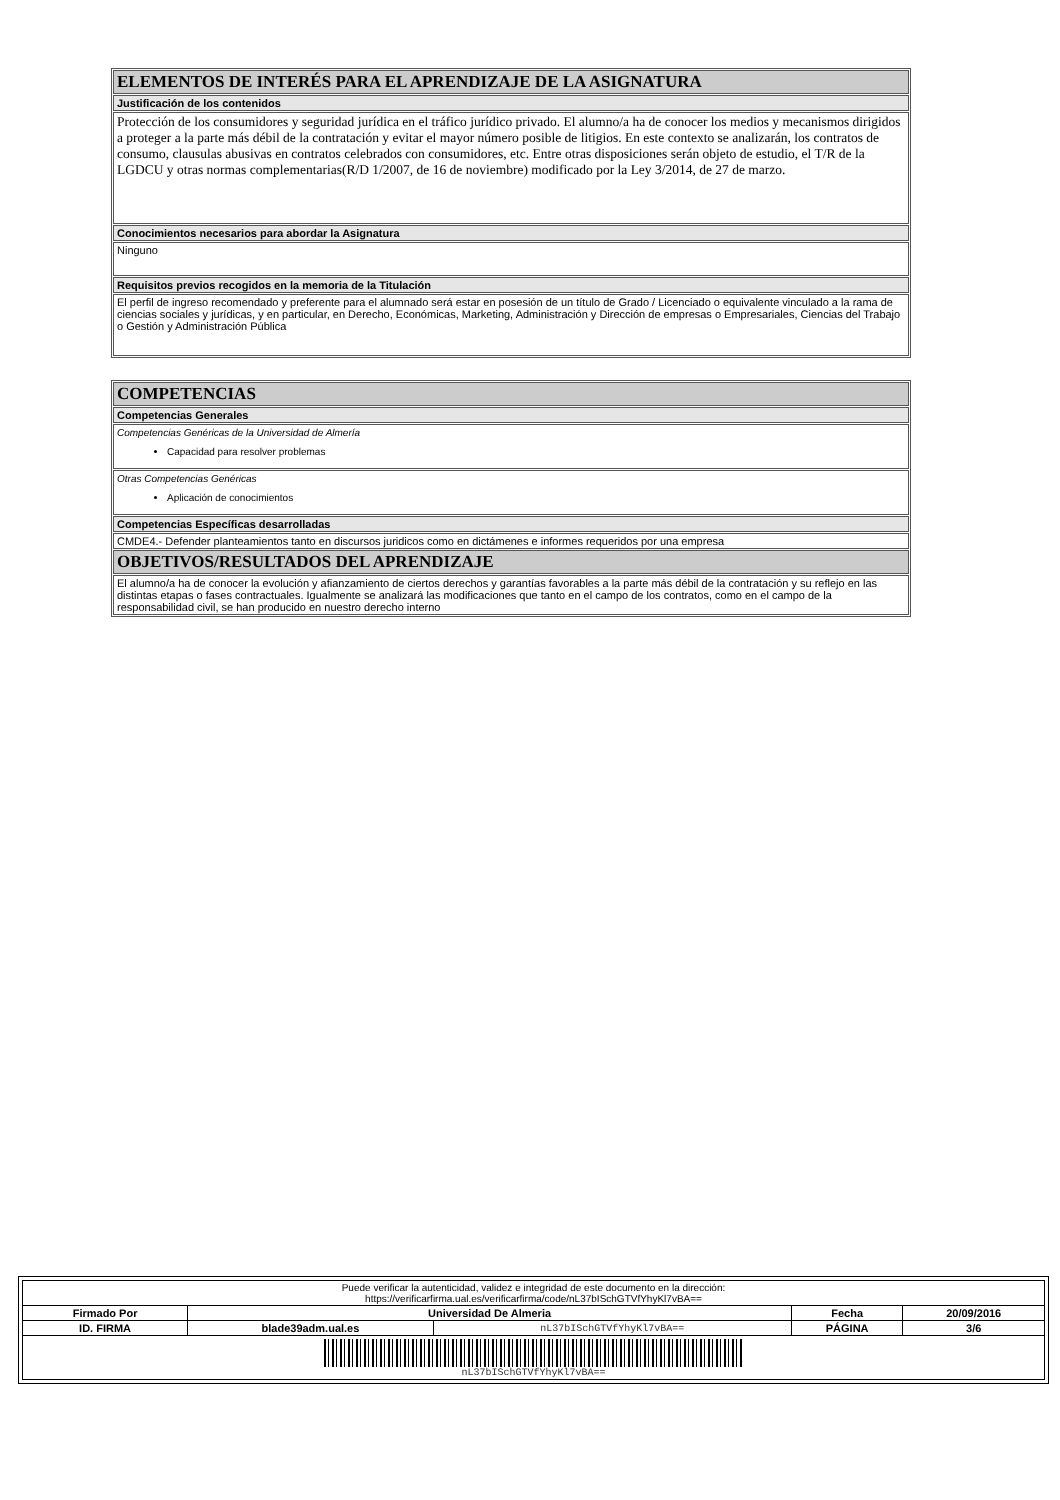| ELEMENTOS DE INTERÉS PARA EL APRENDIZAJE DE LA ASIGNATURA |
| Justificación de los contenidos |
| Protección de los consumidores y seguridad jurídica en el tráfico jurídico privado. El alumno/a ha de conocer los medios y mecanismos dirigidos a proteger a la parte más débil de la contratación y evitar el mayor número posible de litigios. En este contexto se analizarán, los contratos de consumo, clausulas abusivas en contratos celebrados con consumidores, etc. Entre otras disposiciones serán objeto de estudio, el T/R de la LGDCU y otras normas complementarias(R/D 1/2007, de 16 de noviembre) modificado por la Ley 3/2014, de 27 de marzo. |
| Conocimientos necesarios para abordar la Asignatura |
| Ninguno |
| Requisitos previos recogidos en la memoria de la Titulación |
| El perfil de ingreso recomendado y preferente para el alumnado será estar en posesión de un título de Grado / Licenciado o equivalente vinculado a la rama de ciencias sociales y jurídicas, y en particular, en Derecho, Económicas, Marketing, Administración y Dirección de empresas o Empresariales, Ciencias del Trabajo o Gestión y Administración Pública |
| COMPETENCIAS |
| Competencias Generales |
| Competencias Genéricas de la Universidad de Almería Capacidad para resolver problemas |
| Otras Competencias Genéricas Aplicación de conocimientos |
| Competencias Específicas desarrolladas |
| CMDE4.- Defender planteamientos tanto en discursos juridicos como en dictámenes e informes requeridos por una empresa |
| OBJETIVOS/RESULTADOS DEL APRENDIZAJE |
| El alumno/a ha de conocer la evolución y afianzamiento de ciertos derechos y garantías favorables a la parte más débil de la contratación y su reflejo en las distintas etapas o fases contractuales. Igualmente se analizará las modificaciones que tanto en el campo de los contratos, como en el campo de la responsabilidad civil, se han producido en nuestro derecho interno |
| Puede verificar la autenticidad, validez e integridad de este documento en la dirección: https://verificarfirma.ual.es/verificarfirma/code/nL37bISchGTVfYhyKl7vBA== | | | | |
| Firmado Por | Universidad De Almeria | | Fecha | 20/09/2016 |
| ID. FIRMA | blade39adm.ual.es | nL37bISchGTVfYhyKl7vBA== | PÁGINA | 3/6 |
| nL37bISchGTVfYhyKl7vBA== | | | | |